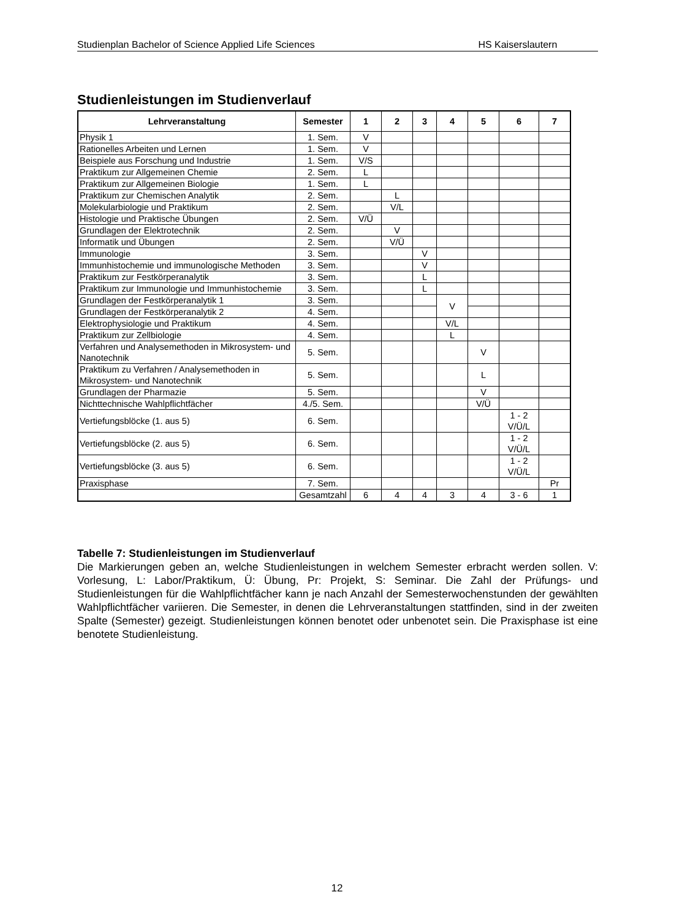Studienplan Bachelor of Science Applied Life Sciences HS Kaiserslautern
Studienleistungen im Studienverlauf
| Lehrveranstaltung | Semester | 1 | 2 | 3 | 4 | 5 | 6 | 7 |
| --- | --- | --- | --- | --- | --- | --- | --- | --- |
| Physik 1 | 1. Sem. | V | | | | | | |
| Rationelles Arbeiten und Lernen | 1. Sem. | V | | | | | | |
| Beispiele aus Forschung und Industrie | 1. Sem. | V/S | | | | | | |
| Praktikum zur Allgemeinen Chemie | 2. Sem. | L | | | | | | |
| Praktikum zur Allgemeinen Biologie | 1. Sem. | L | | | | | | |
| Praktikum zur Chemischen Analytik | 2. Sem. | | L | | | | | |
| Molekularbiologie und Praktikum | 2. Sem. | | V/L | | | | | |
| Histologie und Praktische Übungen | 2. Sem. | V/Ü | | | | | | |
| Grundlagen der Elektrotechnik | 2. Sem. | | V | | | | | |
| Informatik und Übungen | 2. Sem. | | V/Ü | | | | | |
| Immunologie | 3. Sem. | | | V | | | | |
| Immunhistochemie und immunologische Methoden | 3. Sem. | | | V | | | | |
| Praktikum zur Festkörperanalytik | 3. Sem. | | | L | | | | |
| Praktikum zur Immunologie und Immunhistochemie | 3. Sem. | | | L | | | | |
| Grundlagen der Festkörperanalytik 1 | 3. Sem. | | | | V | | | |
| Grundlagen der Festkörperanalytik 2 | 4. Sem. | | | | | | | |
| Elektrophysiologie und Praktikum | 4. Sem. | | | | V/L | | | |
| Praktikum zur Zellbiologie | 4. Sem. | | | | L | | | |
| Verfahren und Analysemethoden in Mikrosystem- und Nanotechnik | 5. Sem. | | | | | V | | |
| Praktikum zu Verfahren / Analysemethoden in Mikrosystem- und Nanotechnik | 5. Sem. | | | | | L | | |
| Grundlagen der Pharmazie | 5. Sem. | | | | | V | | |
| Nichttechnische Wahlpflichtfächer | 4./5. Sem. | | | | | V/Ü | | |
| Vertiefungsblöcke (1. aus 5) | 6. Sem. | | | | | | 1 - 2 V/Ü/L | |
| Vertiefungsblöcke (2. aus 5) | 6. Sem. | | | | | | 1 - 2 V/Ü/L | |
| Vertiefungsblöcke (3. aus 5) | 6. Sem. | | | | | | 1 - 2 V/Ü/L | |
| Praxisphase | 7. Sem. | | | | | | | Pr |
| | Gesamtzahl | 6 | 4 | 4 | 3 | 4 | 3 - 6 | 1 |
Tabelle 7: Studienleistungen im Studienverlauf
Die Markierungen geben an, welche Studienleistungen in welchem Semester erbracht werden sollen. V: Vorlesung, L: Labor/Praktikum, Ü: Übung, Pr: Projekt, S: Seminar. Die Zahl der Prüfungs- und Studienleistungen für die Wahlpflichtfächer kann je nach Anzahl der Semesterwochenstunden der gewählten Wahlpflichtfächer variieren. Die Semester, in denen die Lehrveranstaltungen stattfinden, sind in der zweiten Spalte (Semester) gezeigt. Studienleistungen können benotet oder unbenotet sein. Die Praxisphase ist eine benotete Studienleistung.
12